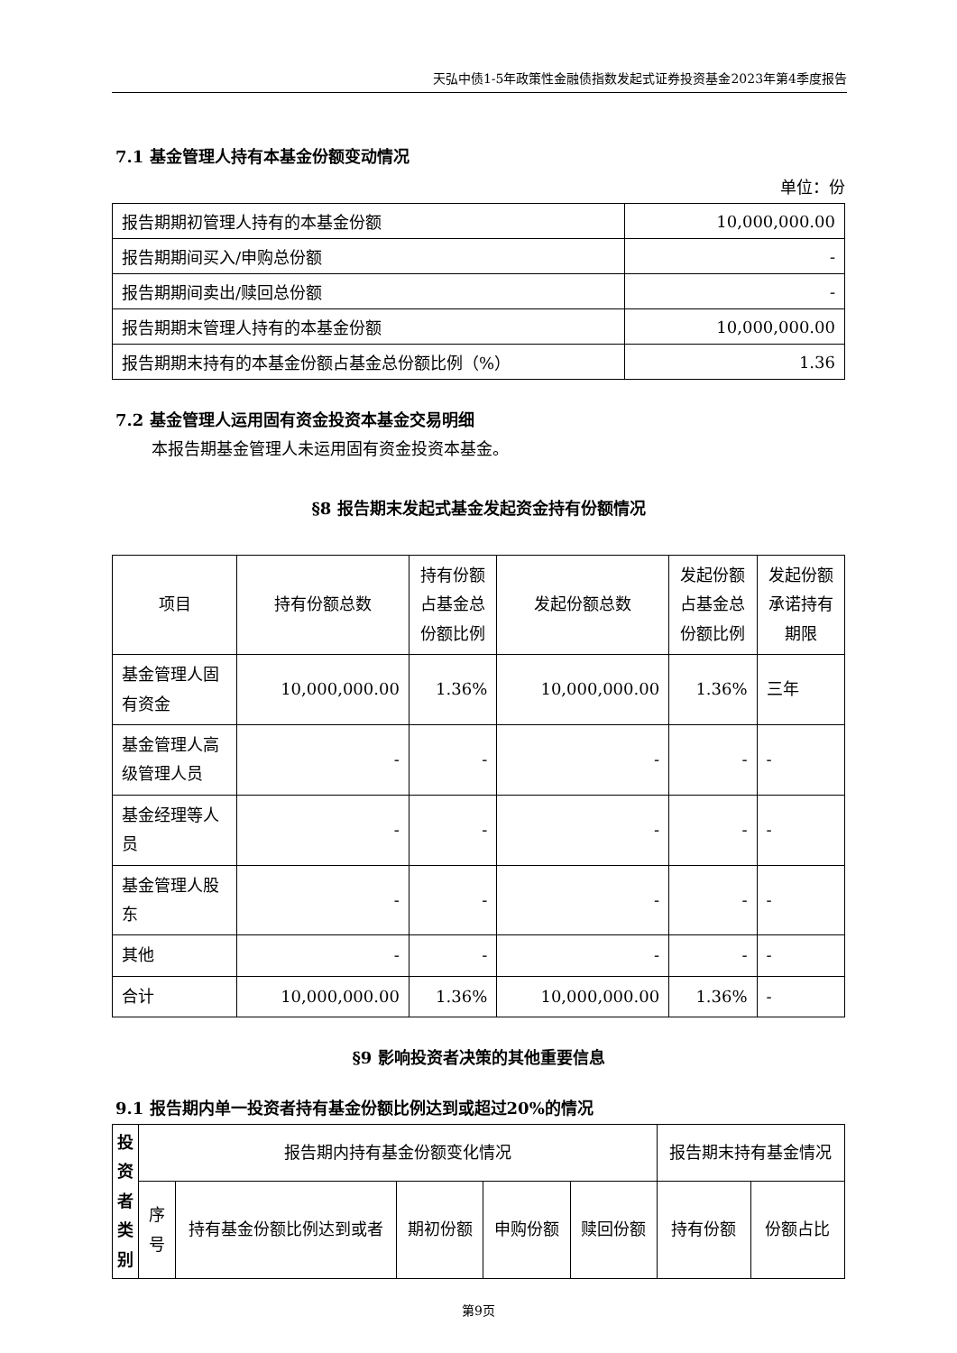天弘中债1-5年政策性金融债指数发起式证券投资基金2023年第4季度报告
7.1 基金管理人持有本基金份额变动情况
单位：份
| 报告期期初管理人持有的本基金份额 | 10,000,000.00 |
| 报告期期间买入/申购总份额 | - |
| 报告期期间卖出/赎回总份额 | - |
| 报告期期末管理人持有的本基金份额 | 10,000,000.00 |
| 报告期期末持有的本基金份额占基金总份额比例（%） | 1.36 |
7.2 基金管理人运用固有资金投资本基金交易明细
本报告期基金管理人未运用固有资金投资本基金。
§8 报告期末发起式基金发起资金持有份额情况
| 项目 | 持有份额总数 | 持有份额占基金总份额比例 | 发起份额总数 | 发起份额占基金总份额比例 | 发起份额承诺持有期限 |
| --- | --- | --- | --- | --- | --- |
| 基金管理人固有资金 | 10,000,000.00 | 1.36% | 10,000,000.00 | 1.36% | 三年 |
| 基金管理人高级管理人员 | - | - | - | - | - |
| 基金经理等人员 | - | - | - | - | - |
| 基金管理人股东 | - | - | - | - | - |
| 其他 | - | - | - | - | - |
| 合计 | 10,000,000.00 | 1.36% | 10,000,000.00 | 1.36% | - |
§9 影响投资者决策的其他重要信息
9.1 报告期内单一投资者持有基金份额比例达到或超过20%的情况
| 投资者类别 | 报告期内持有基金份额变化情况 | | | | | 报告期末持有基金情况 | |
| --- | --- | --- | --- | --- | --- | --- | --- |
| | 序号 | 持有基金份额比例达到或者 | 期初份额 | 申购份额 | 赎回份额 | 持有份额 | 份额占比 |
第9页